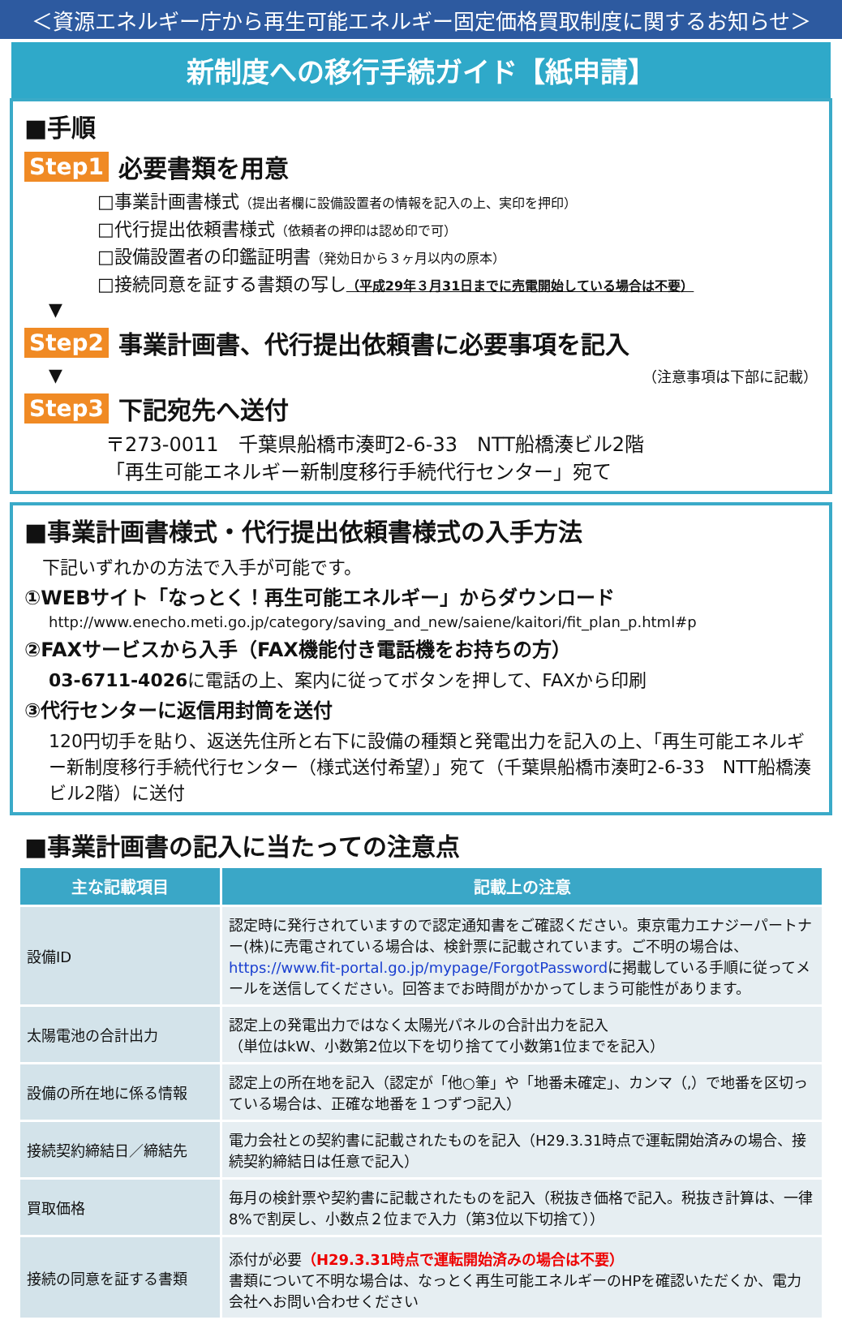＜資源エネルギー庁から再生可能エネルギー固定価格買取制度に関するお知らせ＞
新制度への移行手続ガイド【紙申請】
■手順
Step1 必要書類を用意
□事業計画書様式（提出者欄に設備設置者の情報を記入の上、実印を押印）
□代行提出依頼書様式（依頼者の押印は認め印で可）
□設備設置者の印鑑証明書（発効日から３ヶ月以内の原本）
□接続同意を証する書類の写し（平成29年３月31日までに売電開始している場合は不要）
▼
Step2 事業計画書、代行提出依頼書に必要事項を記入
▼ （注意事項は下部に記載）
Step3 下記宛先へ送付
〒273-0011　千葉県船橋市湊町2-6-33　NTT船橋湊ビル2階
「再生可能エネルギー新制度移行手続代行センター」宛て
■事業計画書様式・代行提出依頼書様式の入手方法
　下記いずれかの方法で入手が可能です。
①WEBサイト「なっとく！再生可能エネルギー」からダウンロード
http://www.enecho.meti.go.jp/category/saving_and_new/saiene/kaitori/fit_plan_p.html#p
②FAXサービスから入手（FAX機能付き電話機をお持ちの方）
03-6711-4026に電話の上、案内に従ってボタンを押して、FAXから印刷
③代行センターに返信用封筒を送付
120円切手を貼り、返送先住所と右下に設備の種類と発電出力を記入の上、「再生可能エネルギー新制度移行手続代行センター（様式送付希望）」宛て（千葉県船橋市湊町2-6-33　NTT船橋湊ビル2階）に送付
■事業計画書の記入に当たっての注意点
| 主な記載項目 | 記載上の注意 |
| --- | --- |
| 設備ID | 認定時に発行されていますので認定通知書をご確認ください。東京電力エナジーパートナー(株)に売電されている場合は、検針票に記載されています。ご不明の場合は、 https://www.fit-portal.go.jp/mypage/ForgotPassword に掲載している手順に従ってメールを送信してください。回答までお時間がかかってしまう可能性があります。 |
| 太陽電池の合計出力 | 認定上の発電出力ではなく太陽光パネルの合計出力を記入 （単位はkW、小数第2位以下を切り捨てて小数第1位までを記入） |
| 設備の所在地に係る情報 | 認定上の所在地を記入（認定が「他○筆」や「地番未確定」、カンマ（,）で地番を区切っている場合は、正確な地番を１つずつ記入） |
| 接続契約締結日／締結先 | 電力会社との契約書に記載されたものを記入（H29.3.31時点で運転開始済みの場合、接続契約締結日は任意で記入） |
| 買取価格 | 毎月の検針票や契約書に記載されたものを記入（税抜き価格で記入。税抜き計算は、一律8%で割戻し、小数点２位まで入力（第3位以下切捨て）） |
| 接続の同意を証する書類 | 添付が必要 （H29.3.31時点で運転開始済みの場合は不要） 書類について不明な場合は、なっとく再生可能エネルギーのHPを確認いただくか、電力会社へお問い合わせください |